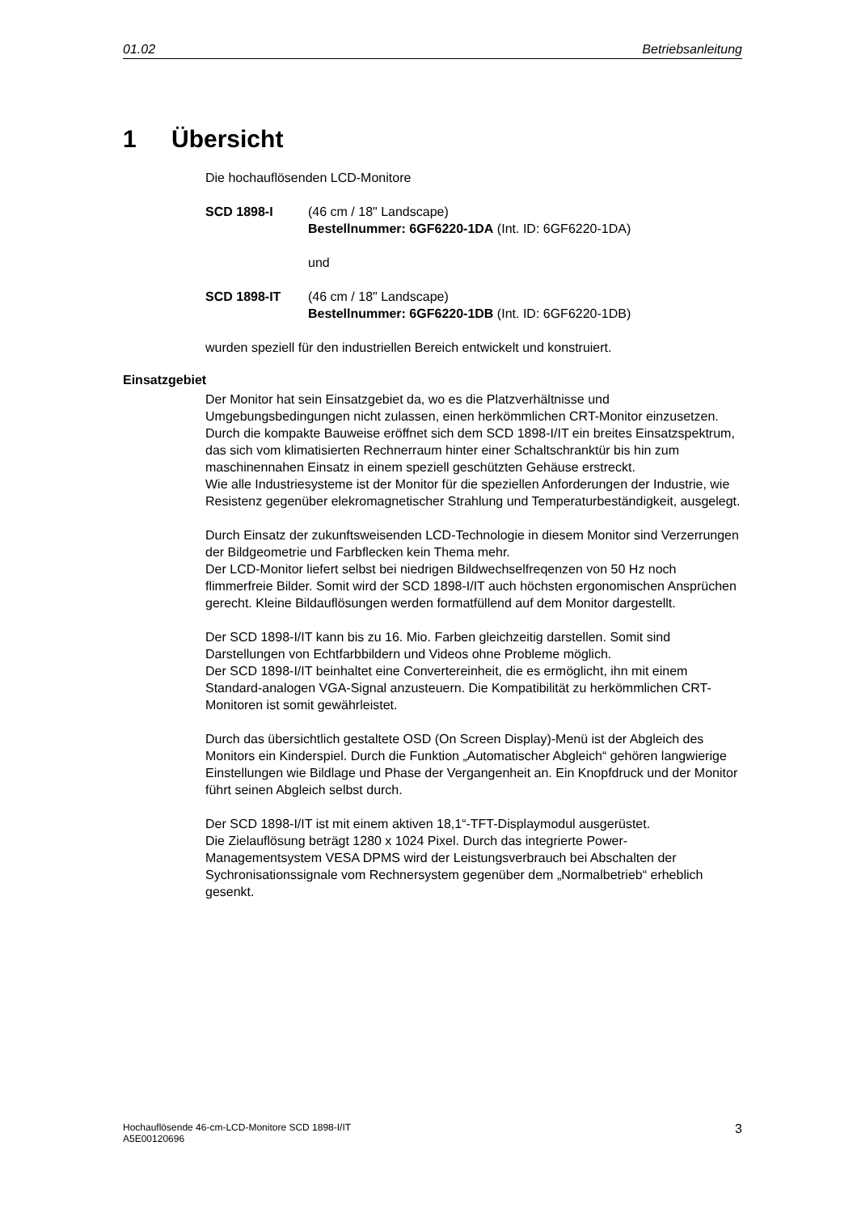01.02 Betriebsanleitung
1 Übersicht
Die hochauflösenden LCD-Monitore
SCD 1898-I (46 cm / 18" Landscape)
Bestellnummer: 6GF6220-1DA (Int. ID: 6GF6220-1DA)
und
SCD 1898-IT (46 cm / 18" Landscape)
Bestellnummer: 6GF6220-1DB (Int. ID: 6GF6220-1DB)
wurden speziell für den industriellen Bereich entwickelt und konstruiert.
Einsatzgebiet
Der Monitor hat sein Einsatzgebiet da, wo es die Platzverhältnisse und Umgebungsbedingungen nicht zulassen, einen herkömmlichen CRT-Monitor einzusetzen.
Durch die kompakte Bauweise eröffnet sich dem SCD 1898-I/IT ein breites Einsatzspektrum, das sich vom klimatisierten Rechnerraum hinter einer Schaltschranktür bis hin zum maschinennahen Einsatz in einem speziell geschützten Gehäuse erstreckt.
Wie alle Industriesysteme ist der Monitor für die speziellen Anforderungen der Industrie, wie Resistenz gegenüber elekromagnetischer Strahlung und Temperaturbeständigkeit, ausgelegt.
Durch Einsatz der zukunftsweisenden LCD-Technologie in diesem Monitor sind Verzerrungen der Bildgeometrie und Farbflecken kein Thema mehr.
Der LCD-Monitor liefert selbst bei niedrigen Bildwechselfreqenzen von 50 Hz noch flimmerfreie Bilder. Somit wird der SCD 1898-I/IT auch höchsten ergonomischen Ansprüchen gerecht. Kleine Bildauflösungen werden formatfüllend auf dem Monitor dargestellt.
Der SCD 1898-I/IT kann bis zu 16. Mio. Farben gleichzeitig darstellen. Somit sind Darstellungen von Echtfarbbildern und Videos ohne Probleme möglich.
Der SCD 1898-I/IT beinhaltet eine Convertereinheit, die es ermöglicht, ihn mit einem Standard-analogen VGA-Signal anzusteuern. Die Kompatibilität zu herkömmlichen CRT-Monitoren ist somit gewährleistet.
Durch das übersichtlich gestaltete OSD (On Screen Display)-Menü ist der Abgleich des Monitors ein Kinderspiel. Durch die Funktion „Automatischer Abgleich“ gehören langwierige Einstellungen wie Bildlage und Phase der Vergangenheit an. Ein Knopfdruck und der Monitor führt seinen Abgleich selbst durch.
Der SCD 1898-I/IT ist mit einem aktiven 18,1“-TFT-Displaymodul ausgerüstet.
Die Zielauflösung beträgt 1280 x 1024 Pixel. Durch das integrierte Power-Managementsystem VESA DPMS wird der Leistungsverbrauch bei Abschalten der Sychronisationssignale vom Rechnersystem gegenüber dem „Normalbetrieb“ erheblich gesenkt.
Hochauflösende 46-cm-LCD-Monitore SCD 1898-I/IT
A5E00120696
3